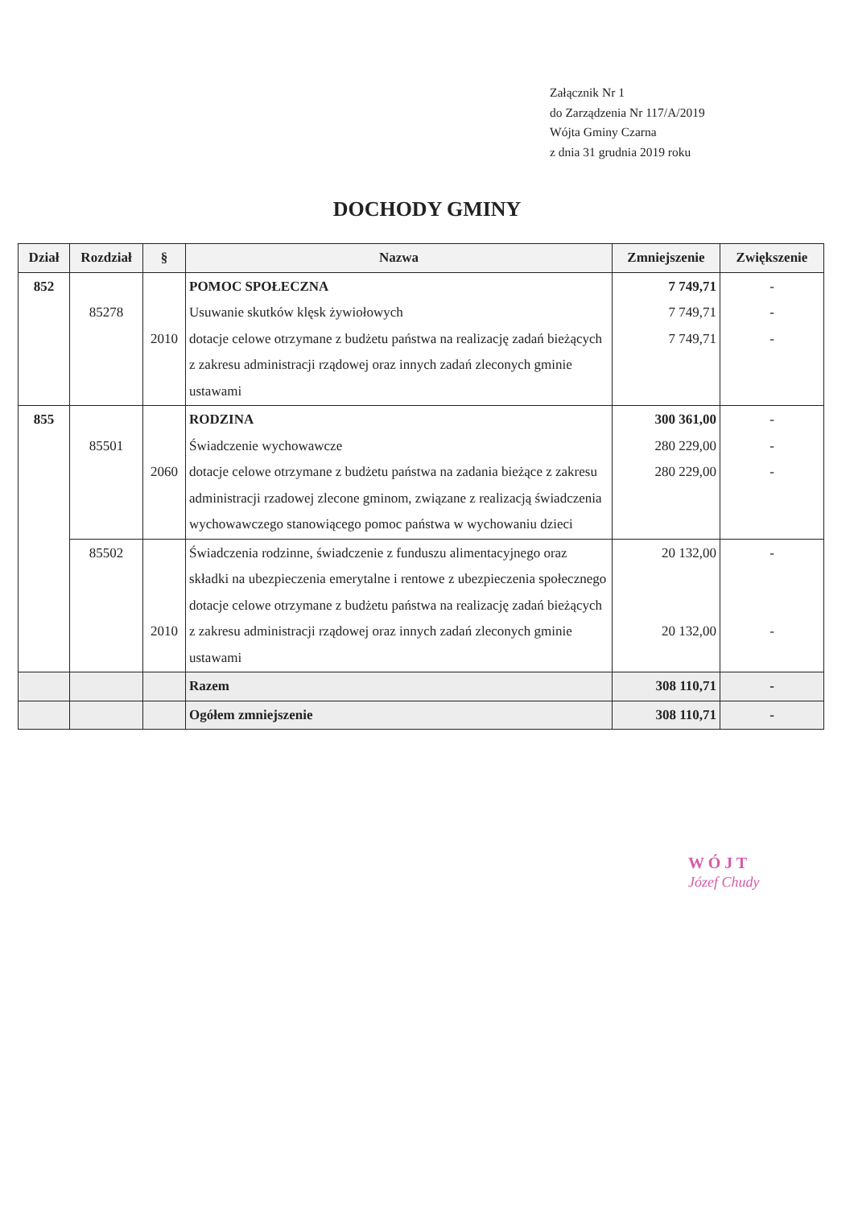Załącznik Nr 1
do Zarządzenia Nr 117/A/2019
Wójta Gminy Czarna
z dnia 31 grudnia 2019 roku
DOCHODY GMINY
| Dział | Rozdział | § | Nazwa | Zmniejszenie | Zwiększenie |
| --- | --- | --- | --- | --- | --- |
| 852 | 85278 | 2010 | POMOC SPOŁECZNA Usuwanie skutków klęsk żywiołowych dotacje celowe otrzymane z budżetu państwa na realizację zadań bieżących z zakresu administracji rządowej oraz innych zadań zleconych gminie ustawami | 7 749,71 7 749,71 7 749,71 | - - - |
| 855 | 85501 | 2060 | RODZINA Świadczenie wychowawcze dotacje celowe otrzymane z budżetu państwa na zadania bieżące z zakresu administracji rzadowej zlecone gminom, związane z realizacją świadczenia wychowawczego stanowiącego pomoc państwa w wychowaniu dzieci | 300 361,00 280 229,00 280 229,00 | - - - |
| | 85502 | 2010 | Świadczenia rodzinne, świadczenie z funduszu alimentacyjnego oraz składki na ubezpieczenia emerytalne i rentowe z ubezpieczenia społecznego dotacje celowe otrzymane z budżetu państwa na realizację zadań bieżących z zakresu administracji rządowej oraz innych zadań zleconych gminie ustawami | 20 132,00 20 132,00 | - - |
| | | | Razem | 308 110,71 | - |
| | | | Ogółem zmniejszenie | 308 110,71 | - |
W Ó J T
Józef Chudy